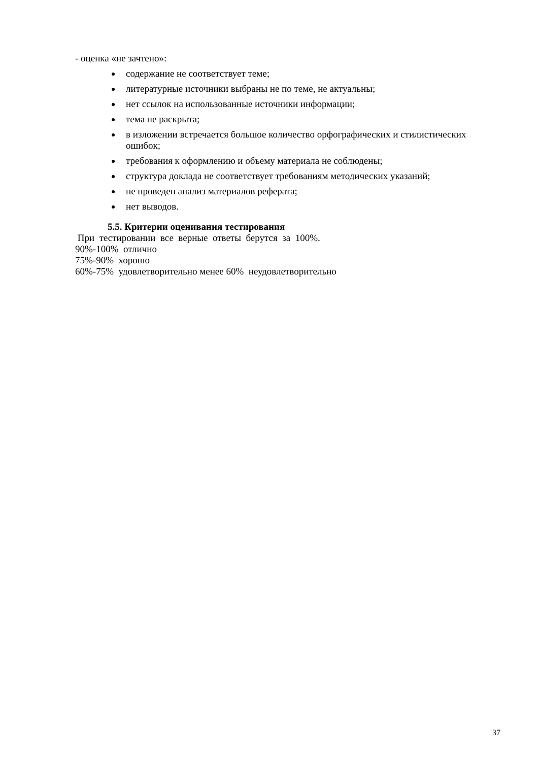- оценка «не зачтено»:
содержание не соответствует теме;
литературные источники выбраны не по теме, не актуальны;
нет ссылок на использованные источники информации;
тема не раскрыта;
в изложении встречается большое количество орфографических и стилистических ошибок;
требования к оформлению и объему материала не соблюдены;
структура доклада не соответствует требованиям методических указаний;
не проведен анализ материалов реферата;
нет выводов.
5.5. Критерии оценивания тестирования
При тестировании все верные ответы берутся за 100%.
90%-100% отлично
75%-90% хорошо
60%-75% удовлетворительно менее 60% неудовлетворительно
37